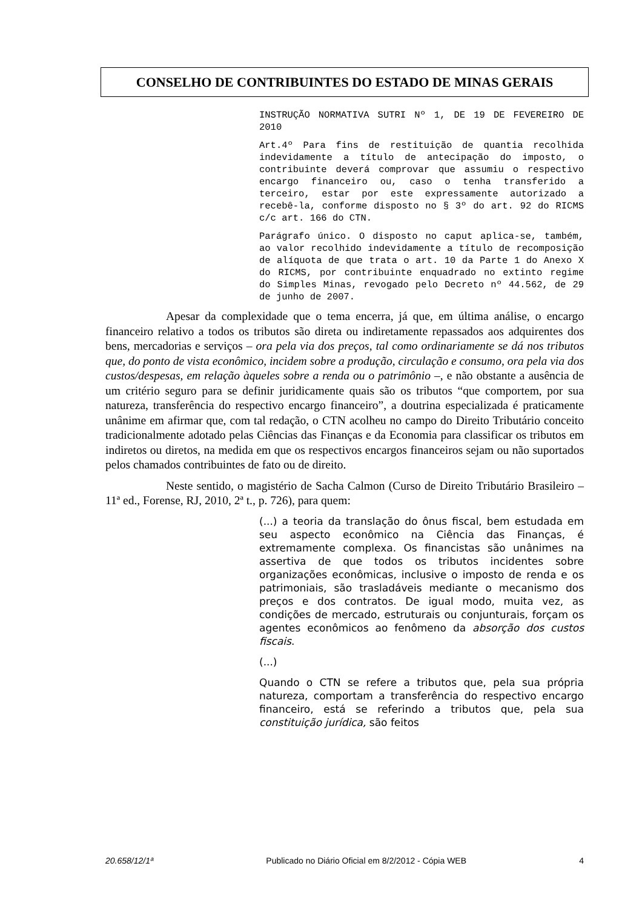CONSELHO DE CONTRIBUINTES DO ESTADO DE MINAS GERAIS
INSTRUÇÃO NORMATIVA SUTRI Nº 1, DE 19 DE FEVEREIRO DE 2010
Art.4º Para fins de restituição de quantia recolhida indevidamente a título de antecipação do imposto, o contribuinte deverá comprovar que assumiu o respectivo encargo financeiro ou, caso o tenha transferido a terceiro, estar por este expressamente autorizado a recebê-la, conforme disposto no § 3º do art. 92 do RICMS c/c art. 166 do CTN.
Parágrafo único. O disposto no caput aplica-se, também, ao valor recolhido indevidamente a título de recomposição de alíquota de que trata o art. 10 da Parte 1 do Anexo X do RICMS, por contribuinte enquadrado no extinto regime do Simples Minas, revogado pelo Decreto nº 44.562, de 29 de junho de 2007.
Apesar da complexidade que o tema encerra, já que, em última análise, o encargo financeiro relativo a todos os tributos são direta ou indiretamente repassados aos adquirentes dos bens, mercadorias e serviços – ora pela via dos preços, tal como ordinariamente se dá nos tributos que, do ponto de vista econômico, incidem sobre a produção, circulação e consumo, ora pela via dos custos/despesas, em relação àqueles sobre a renda ou o patrimônio –, e não obstante a ausência de um critério seguro para se definir juridicamente quais são os tributos “que comportem, por sua natureza, transferência do respectivo encargo financeiro”, a doutrina especializada é praticamente unânime em afirmar que, com tal redação, o CTN acolheu no campo do Direito Tributário conceito tradicionalmente adotado pelas Ciências das Finanças e da Economia para classificar os tributos em indiretos ou diretos, na medida em que os respectivos encargos financeiros sejam ou não suportados pelos chamados contribuintes de fato ou de direito.
Neste sentido, o magistério de Sacha Calmon (Curso de Direito Tributário Brasileiro – 11ª ed., Forense, RJ, 2010, 2ª t., p. 726), para quem:
(...) a teoria da translação do ônus fiscal, bem estudada em seu aspecto econômico na Ciência das Finanças, é extremamente complexa. Os financistas são unânimes na assertiva de que todos os tributos incidentes sobre organizações econômicas, inclusive o imposto de renda e os patrimoniais, são trasladáveis mediante o mecanismo dos preços e dos contratos. De igual modo, muita vez, as condições de mercado, estruturais ou conjunturais, forçam os agentes econômicos ao fenômeno da absorção dos custos fiscais.
(...)
Quando o CTN se refere a tributos que, pela sua própria natureza, comportam a transferência do respectivo encargo financeiro, está se referindo a tributos que, pela sua constituição jurídica, são feitos
20.658/12/1ª Publicado no Diário Oficial em 8/2/2012 - Cópia WEB 4